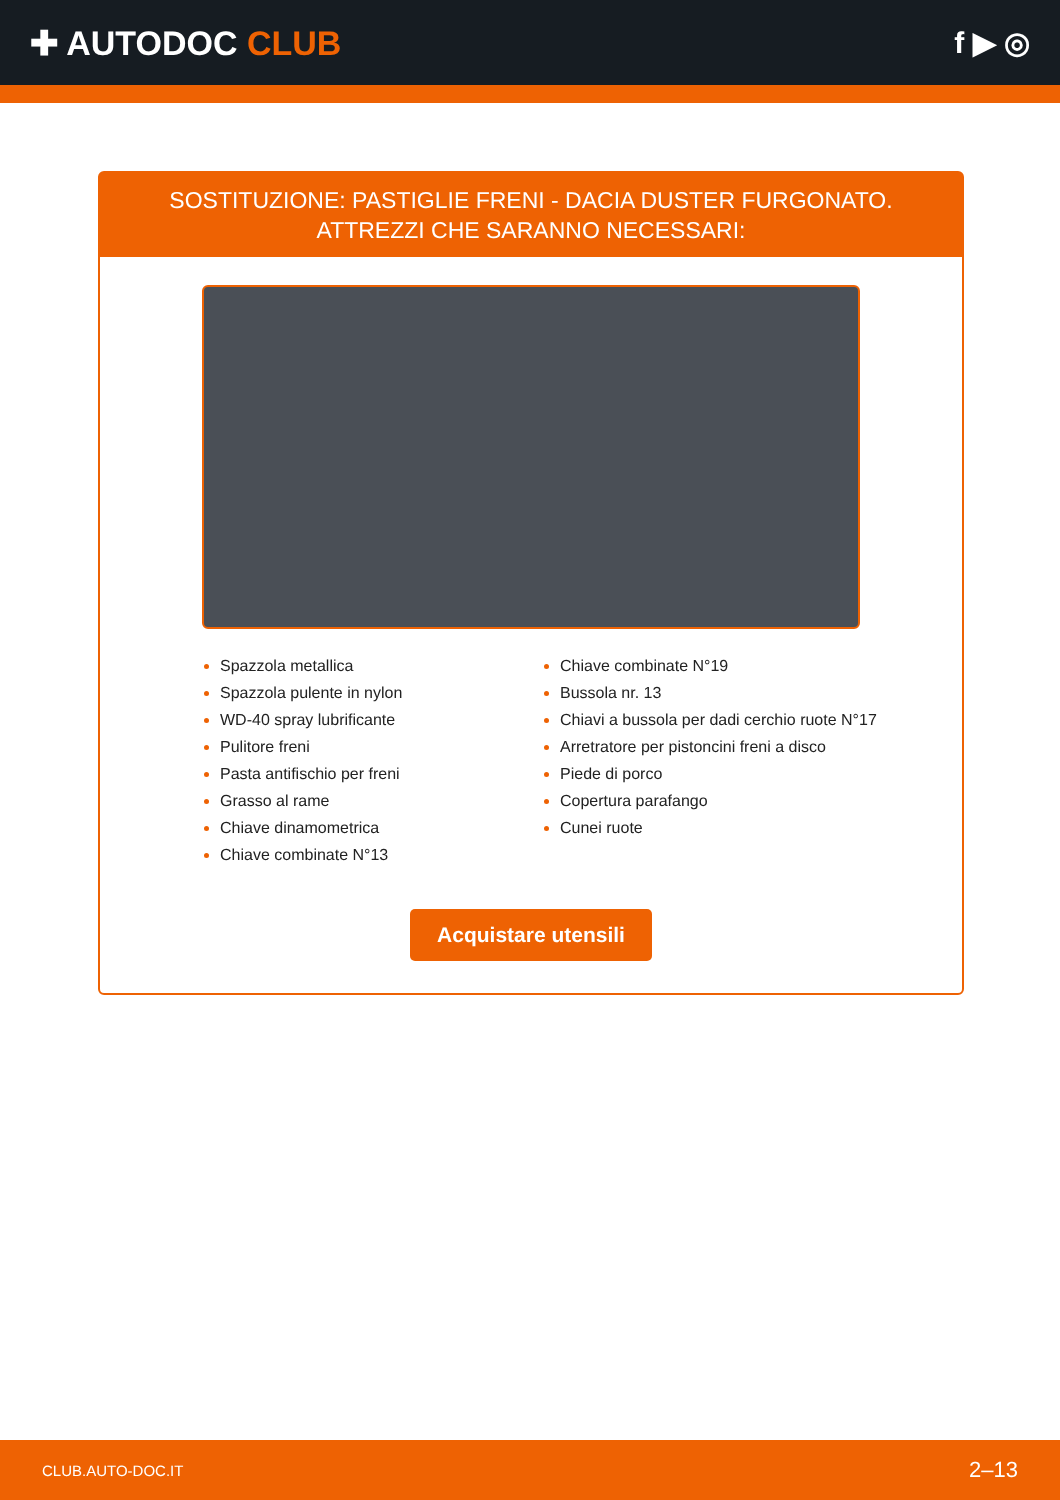✚ AUTODOC CLUB f ▶ ◎
SOSTITUZIONE: PASTIGLIE FRENI - DACIA DUSTER FURGONATO. ATTREZZI CHE SARANNO NECESSARI:
Spazzola metallica
Spazzola pulente in nylon
WD-40 spray lubrificante
Pulitore freni
Pasta antifischio per freni
Grasso al rame
Chiave dinamometrica
Chiave combinate N°13
Chiave combinate N°19
Bussola nr. 13
Chiavi a bussola per dadi cerchio ruote N°17
Arretratore per pistoncini freni a disco
Piede di porco
Copertura parafango
Cunei ruote
Acquistare utensili
CLUB.AUTO-DOC.IT 2–13